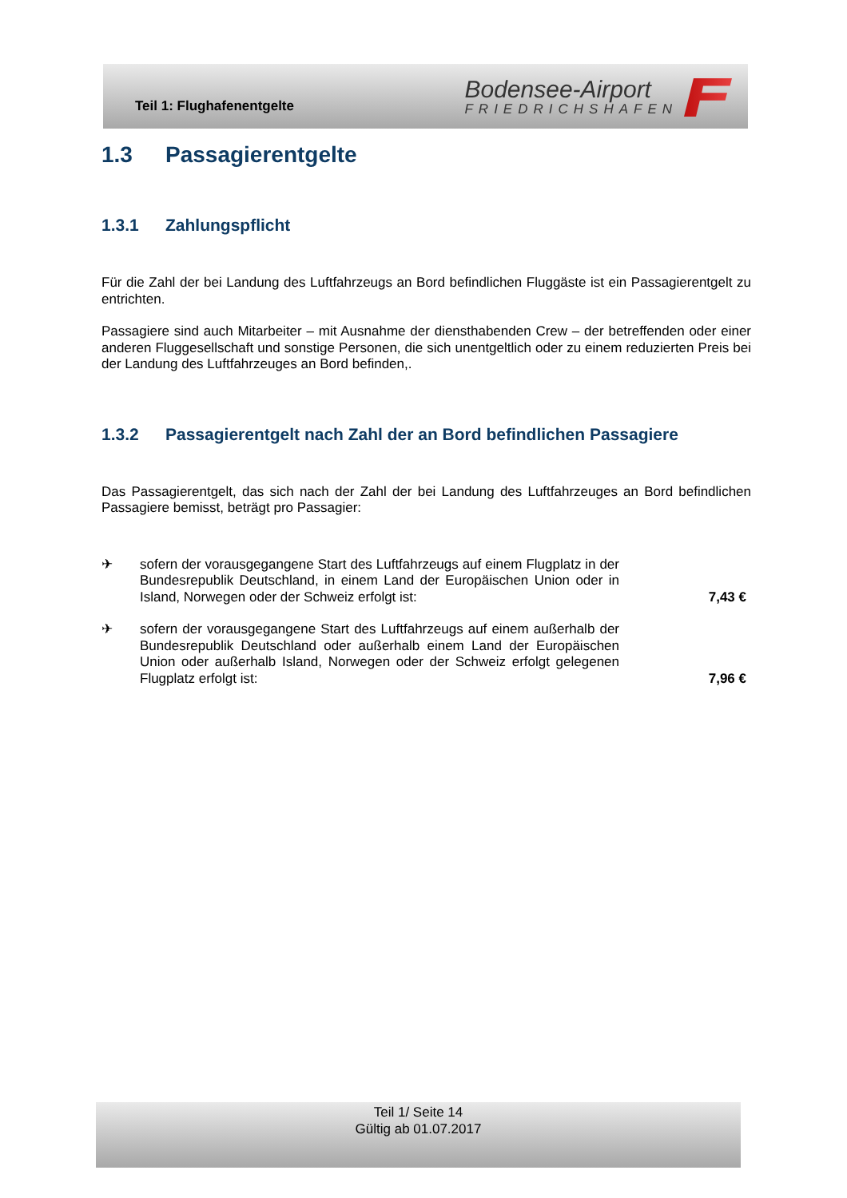Teil 1: Flughafenentgelte
Bodensee-Airport
FRIEDRICHSHAFEN
1.3 Passagierentgelte
1.3.1 Zahlungspflicht
Für die Zahl der bei Landung des Luftfahrzeugs an Bord befindlichen Fluggäste ist ein Passagierentgelt zu entrichten.
Passagiere sind auch Mitarbeiter – mit Ausnahme der diensthabenden Crew – der betreffenden oder einer anderen Fluggesellschaft und sonstige Personen, die sich unentgeltlich oder zu einem reduzierten Preis bei der Landung des Luftfahrzeuges an Bord befinden,.
1.3.2 Passagierentgelt nach Zahl der an Bord befindlichen Passagiere
Das Passagierentgelt, das sich nach der Zahl der bei Landung des Luftfahrzeuges an Bord befindlichen Passagiere bemisst, beträgt pro Passagier:
✈ sofern der vorausgegangene Start des Luftfahrzeugs auf einem Flugplatz in der Bundesrepublik Deutschland, in einem Land der Europäischen Union oder in Island, Norwegen oder der Schweiz erfolgt ist:
7,43 €
✈ sofern der vorausgegangene Start des Luftfahrzeugs auf einem außerhalb der Bundesrepublik Deutschland oder außerhalb einem Land der Europäischen Union oder außerhalb Island, Norwegen oder der Schweiz erfolgt gelegenen Flugplatz erfolgt ist:
7,96 €
Teil 1/ Seite 14
Gültig ab 01.07.2017